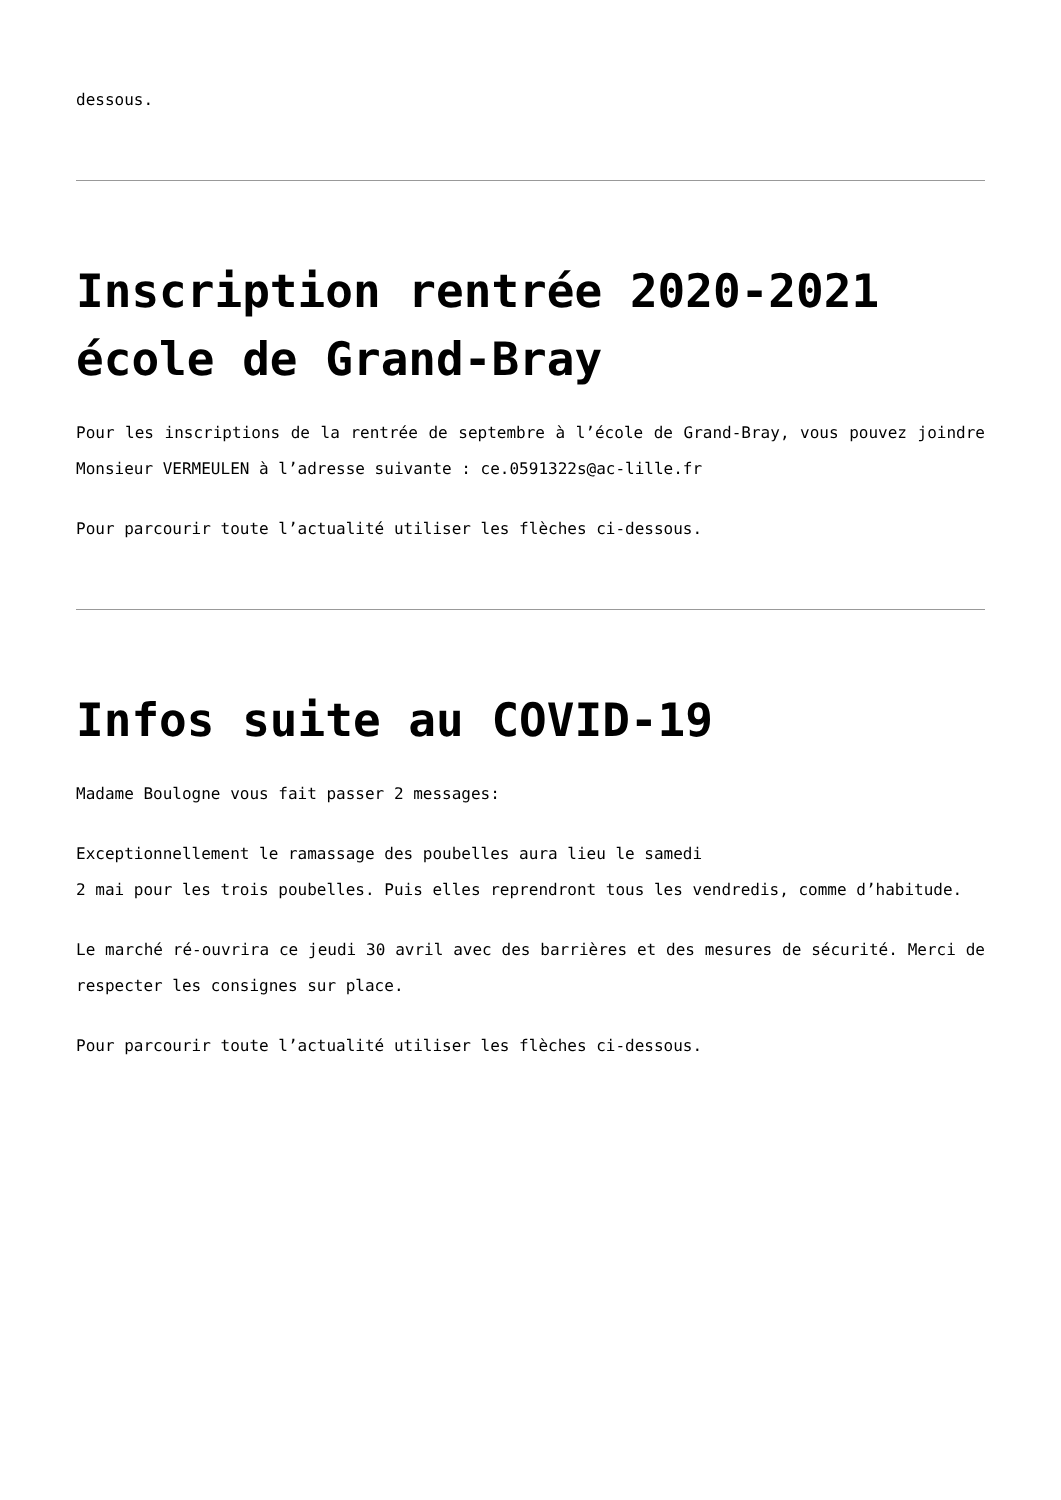dessous.
Inscription rentrée 2020-2021 école de Grand-Bray
Pour les inscriptions de la rentrée de septembre à l’école de Grand-Bray, vous pouvez joindre Monsieur VERMEULEN à l’adresse suivante : ce.0591322s@ac-lille.fr
Pour parcourir toute l’actualité utiliser les flèches ci-dessous.
Infos suite au COVID-19
Madame Boulogne vous fait passer 2 messages:
Exceptionnellement le ramassage des poubelles aura lieu le samedi
2 mai pour les trois poubelles. Puis elles reprendront tous les vendredis, comme d’habitude.
Le marché ré-ouvrira ce jeudi 30 avril avec des barrières et des mesures de sécurité. Merci de respecter les consignes sur place.
Pour parcourir toute l’actualité utiliser les flèches ci-dessous.